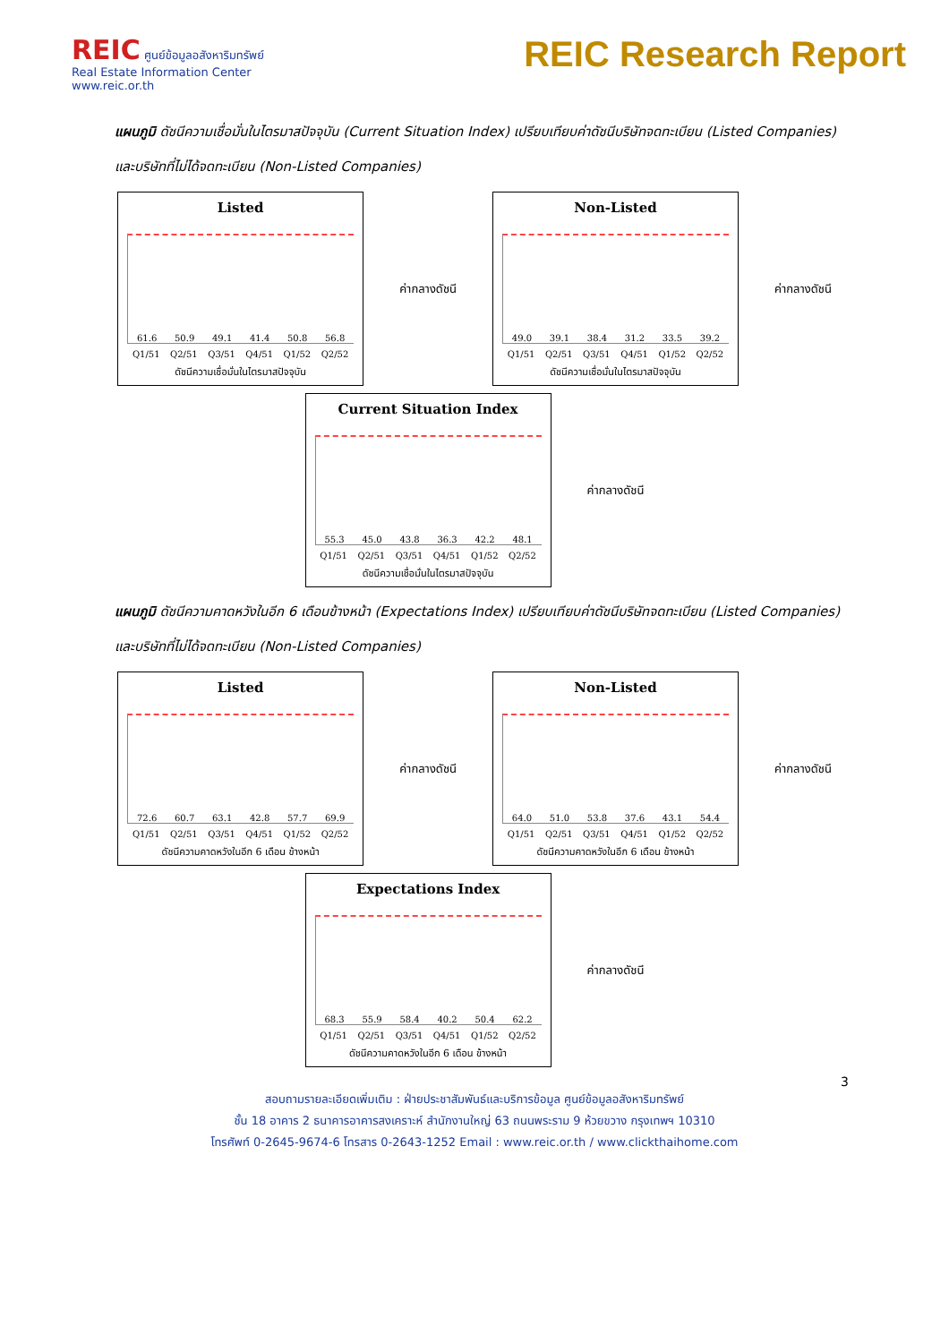REIC ศูนย์ข้อมูลอสังหาริมทรัพย์
Real Estate Information Center
www.reic.or.th
REIC Research Report
แผนภูมิ ดัชนีความเชื่อมั่นในไตรมาสปัจจุบัน (Current Situation Index) เปรียบเทียบค่าดัชนีบริษัทจดทะเบียน (Listed Companies) และบริษัทที่ไม่ได้จดทะเบียน (Non-Listed Companies)
Listed
61.6
50.9
49.1
41.4
50.8
56.8
Q1/51 Q2/51 Q3/51 Q4/51 Q1/52 Q2/52
ดัชนีความเชื่อมั่นในไตรมาสปัจจุบัน
ค่ากลางดัชนี
Non-Listed
49.0
39.1
38.4
31.2
33.5
39.2
Q1/51 Q2/51 Q3/51 Q4/51 Q1/52 Q2/52
ดัชนีความเชื่อมั่นในไตรมาสปัจจุบัน
ค่ากลางดัชนี
Current Situation Index
55.3
45.0
43.8
36.3
42.2
48.1
Q1/51 Q2/51 Q3/51 Q4/51 Q1/52 Q2/52
ดัชนีความเชื่อมั่นในไตรมาสปัจจุบัน
ค่ากลางดัชนี
แผนภูมิ ดัชนีความคาดหวังในอีก 6 เดือนข้างหน้า (Expectations Index) เปรียบเทียบค่าดัชนีบริษัทจดทะเบียน (Listed Companies) และบริษัทที่ไม่ได้จดทะเบียน (Non-Listed Companies)
Listed
72.6
60.7
63.1
42.8
57.7
69.9
Q1/51 Q2/51 Q3/51 Q4/51 Q1/52 Q2/52
ดัชนีความคาดหวังในอีก 6 เดือน ข้างหน้า
ค่ากลางดัชนี
Non-Listed
64.0
51.0
53.8
37.6
43.1
54.4
Q1/51 Q2/51 Q3/51 Q4/51 Q1/52 Q2/52
ดัชนีความคาดหวังในอีก 6 เดือน ข้างหน้า
ค่ากลางดัชนี
Expectations Index
68.3
55.9
58.4
40.2
50.4
62.2
Q1/51 Q2/51 Q3/51 Q4/51 Q1/52 Q2/52
ดัชนีความคาดหวังในอีก 6 เดือน ข้างหน้า
ค่ากลางดัชนี
3
สอบถามรายละเอียดเพิ่มเติม : ฝ่ายประชาสัมพันธ์และบริการข้อมูล ศูนย์ข้อมูลอสังหาริมทรัพย์
ชั้น 18 อาคาร 2 ธนาคารอาคารสงเคราะห์ สำนักงานใหญ่ 63 ถนนพระราม 9 ห้วยขวาง กรุงเทพฯ 10310
โทรศัพท์ 0-2645-9674-6 โทรสาร 0-2643-1252 Email : www.reic.or.th / www.clickthaihome.com